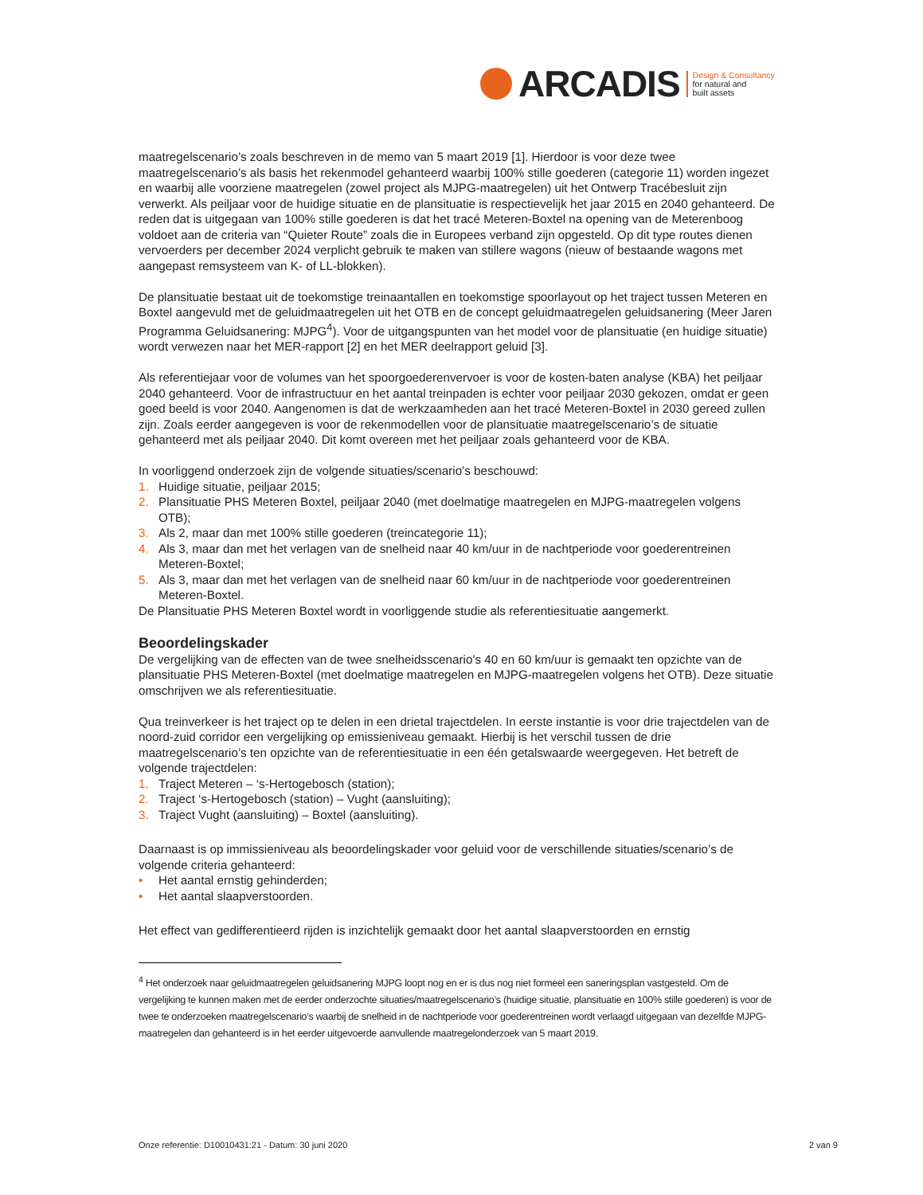ARCADIS
Design & Consultancy
for natural and
built assets
maatregelscenario’s zoals beschreven in de memo van 5 maart 2019 [1]. Hierdoor is voor deze twee maatregelscenario’s als basis het rekenmodel gehanteerd waarbij 100% stille goederen (categorie 11) worden ingezet en waarbij alle voorziene maatregelen (zowel project als MJPG-maatregelen) uit het Ontwerp Tracébesluit zijn verwerkt. Als peiljaar voor de huidige situatie en de plansituatie is respectievelijk het jaar 2015 en 2040 gehanteerd. De reden dat is uitgegaan van 100% stille goederen is dat het tracé Meteren-Boxtel na opening van de Meterenboog voldoet aan de criteria van “Quieter Route” zoals die in Europees verband zijn opgesteld. Op dit type routes dienen vervoerders per december 2024 verplicht gebruik te maken van stillere wagons (nieuw of bestaande wagons met aangepast remsysteem van K- of LL-blokken).
De plansituatie bestaat uit de toekomstige treinaantallen en toekomstige spoorlayout op het traject tussen Meteren en Boxtel aangevuld met de geluidmaatregelen uit het OTB en de concept geluidmaatregelen geluidsanering (Meer Jaren Programma Geluidsanering: MJPG<sup>4</sup>). Voor de uitgangspunten van het model voor de plansituatie (en huidige situatie) wordt verwezen naar het MER-rapport [2] en het MER deelrapport geluid [3].
Als referentiejaar voor de volumes van het spoorgoederenvervoer is voor de kosten-baten analyse (KBA) het peiljaar 2040 gehanteerd. Voor de infrastructuur en het aantal treinpaden is echter voor peiljaar 2030 gekozen, omdat er geen goed beeld is voor 2040. Aangenomen is dat de werkzaamheden aan het tracé Meteren-Boxtel in 2030 gereed zullen zijn. Zoals eerder aangegeven is voor de rekenmodellen voor de plansituatie maatregelscenario’s de situatie gehanteerd met als peiljaar 2040. Dit komt overeen met het peiljaar zoals gehanteerd voor de KBA.
In voorliggend onderzoek zijn de volgende situaties/scenario’s beschouwd:
1. Huidige situatie, peiljaar 2015;
2. Plansituatie PHS Meteren Boxtel, peiljaar 2040 (met doelmatige maatregelen en MJPG-maatregelen volgens OTB);
3. Als 2, maar dan met 100% stille goederen (treincategorie 11);
4. Als 3, maar dan met het verlagen van de snelheid naar 40 km/uur in de nachtperiode voor goederentreinen Meteren-Boxtel;
5. Als 3, maar dan met het verlagen van de snelheid naar 60 km/uur in de nachtperiode voor goederentreinen Meteren-Boxtel.
De Plansituatie PHS Meteren Boxtel wordt in voorliggende studie als referentiesituatie aangemerkt.
Beoordelingskader
De vergelijking van de effecten van de twee snelheidsscenario’s 40 en 60 km/uur is gemaakt ten opzichte van de plansituatie PHS Meteren-Boxtel (met doelmatige maatregelen en MJPG-maatregelen volgens het OTB). Deze situatie omschrijven we als referentiesituatie.
Qua treinverkeer is het traject op te delen in een drietal trajectdelen. In eerste instantie is voor drie trajectdelen van de noord-zuid corridor een vergelijking op emissieniveau gemaakt. Hierbij is het verschil tussen de drie maatregelscenario’s ten opzichte van de referentiesituatie in een één getalswaarde weergegeven. Het betreft de volgende trajectdelen:
1. Traject Meteren – ‘s-Hertogebosch (station);
2. Traject ‘s-Hertogebosch (station) – Vught (aansluiting);
3. Traject Vught (aansluiting) – Boxtel (aansluiting).
Daarnaast is op immissieniveau als beoordelingskader voor geluid voor de verschillende situaties/scenario’s de volgende criteria gehanteerd:
• Het aantal ernstig gehinderden;
• Het aantal slaapverstoorden.
Het effect van gedifferentieerd rijden is inzichtelijk gemaakt door het aantal slaapverstoorden en ernstig
<sup>4</sup> Het onderzoek naar geluidmaatregelen geluidsanering MJPG loopt nog en er is dus nog niet formeel een saneringsplan vastgesteld. Om de vergelijking te kunnen maken met de eerder onderzochte situaties/maatregelscenario’s (huidige situatie, plansituatie en 100% stille goederen) is voor de twee te onderzoeken maatregelscenario’s waarbij de snelheid in de nachtperiode voor goederentreinen wordt verlaagd uitgegaan van dezelfde MJPG-maatregelen dan gehanteerd is in het eerder uitgevoerde aanvullende maatregelonderzoek van 5 maart 2019.
Onze referentie: D10010431:21 - Datum: 30 juni 2020 2 van 9